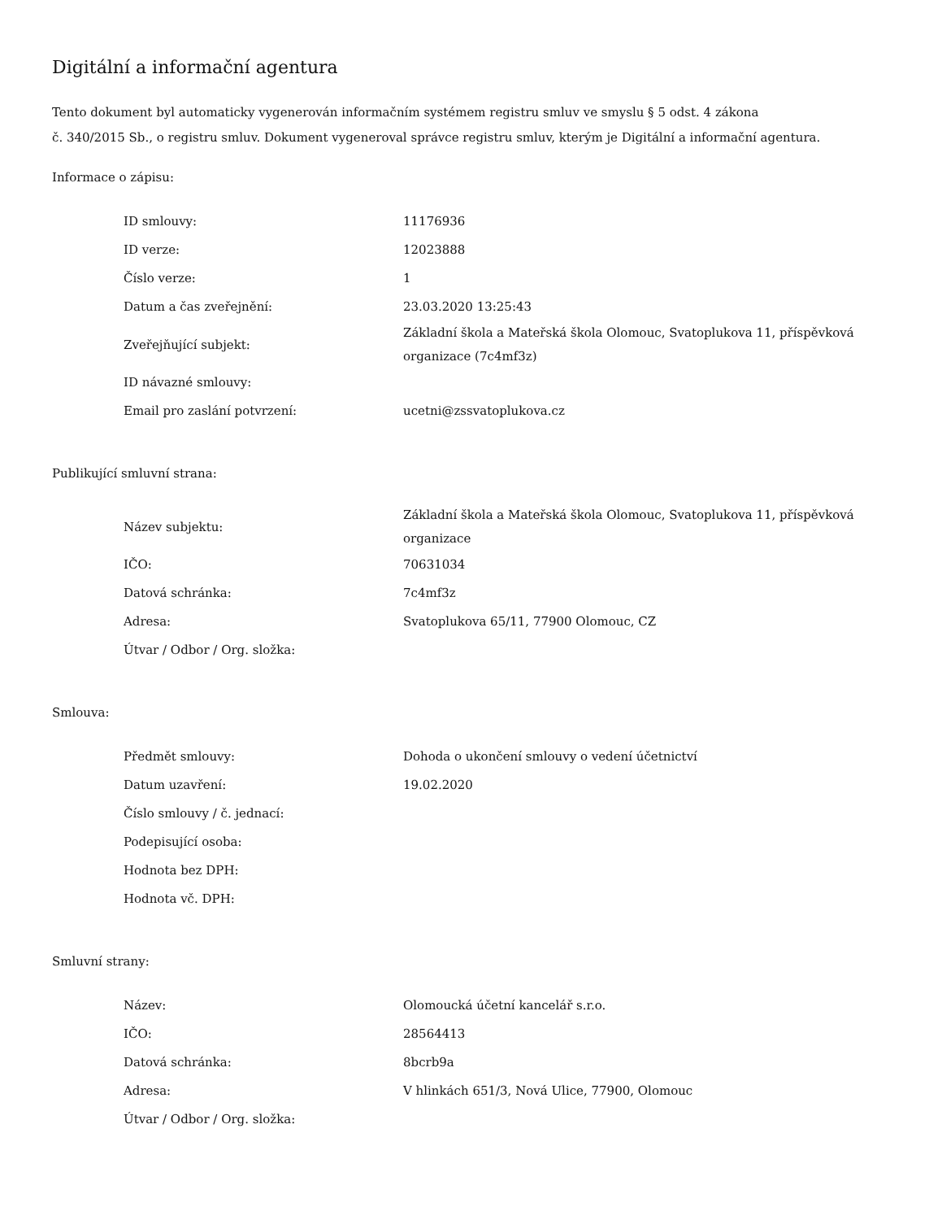Digitální a informační agentura
Tento dokument byl automaticky vygenerován informačním systémem registru smluv ve smyslu § 5 odst. 4 zákona
č. 340/2015 Sb., o registru smluv. Dokument vygeneroval správce registru smluv, kterým je Digitální a informační agentura.
Informace o zápisu:
| ID smlouvy: | 11176936 |
| ID verze: | 12023888 |
| Číslo verze: | 1 |
| Datum a čas zveřejnění: | 23.03.2020 13:25:43 |
| Zveřejňující subjekt: | Základní škola a Mateřská škola Olomouc, Svatoplukova 11, příspěvková organizace (7c4mf3z) |
| ID návazné smlouvy: | |
| Email pro zaslání potvrzení: | ucetni@zssvatoplukova.cz |
Publikující smluvní strana:
| Název subjektu: | Základní škola a Mateřská škola Olomouc, Svatoplukova 11, příspěvková organizace |
| IČO: | 70631034 |
| Datová schránka: | 7c4mf3z |
| Adresa: | Svatoplukova 65/11, 77900 Olomouc, CZ |
| Útvar / Odbor / Org. složka: | |
Smlouva:
| Předmět smlouvy: | Dohoda o ukončení smlouvy o vedení účetnictví |
| Datum uzavření: | 19.02.2020 |
| Číslo smlouvy / č. jednací: | |
| Podepisující osoba: | |
| Hodnota bez DPH: | |
| Hodnota vč. DPH: | |
Smluvní strany:
| Název: | Olomoucká účetní kancelář s.r.o. |
| IČO: | 28564413 |
| Datová schránka: | 8bcrb9a |
| Adresa: | V hlinkách 651/3, Nová Ulice, 77900, Olomouc |
| Útvar / Odbor / Org. složka: | |